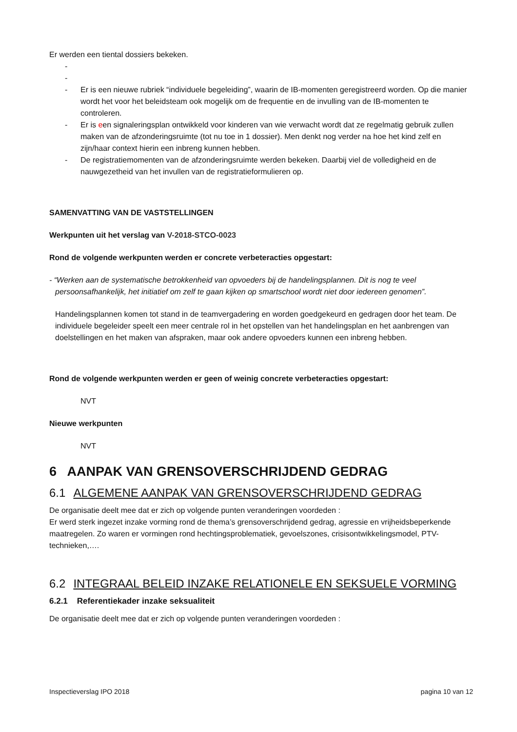Er werden een tiental dossiers bekeken.
-
-
- Er is een nieuwe rubriek “individuele begeleiding”, waarin de IB-momenten geregistreerd worden. Op die manier wordt het voor het beleidsteam ook mogelijk om de frequentie en de invulling van de IB-momenten te controleren.
- Er is een signaleringsplan ontwikkeld voor kinderen van wie verwacht wordt dat ze regelmatig gebruik zullen maken van de afzonderingsruimte (tot nu toe in 1 dossier). Men denkt nog verder na hoe het kind zelf en zijn/haar context hierin een inbreng kunnen hebben.
- De registratiemomenten van de afzonderingsruimte werden bekeken. Daarbij viel de volledigheid en de nauwgezetheid van het invullen van de registratieformulieren op.
SAMENVATTING VAN DE VASTSTELLINGEN
Werkpunten uit het verslag van V-2018-STCO-0023
Rond de volgende werkpunten werden er concrete verbeteracties opgestart:
- “Werken aan de systematische betrokkenheid van opvoeders bij de handelingsplannen. Dit is nog te veel persoonsafhankelijk, het initiatief om zelf te gaan kijken op smartschool wordt niet door iedereen genomen”.
Handelingsplannen komen tot stand in de teamvergadering en worden goedgekeurd en gedragen door het team. De individuele begeleider speelt een meer centrale rol in het opstellen van het handelingsplan en het aanbrengen van doelstellingen en het maken van afspraken, maar ook andere opvoeders kunnen een inbreng hebben.
Rond de volgende werkpunten werden er geen of weinig concrete verbeteracties opgestart:
NVT
Nieuwe werkpunten
NVT
6 AANPAK VAN GRENSOVERSCHRIJDEND GEDRAG
6.1 ALGEMENE AANPAK VAN GRENSOVERSCHRIJDEND GEDRAG
De organisatie deelt mee dat er zich op volgende punten veranderingen voordeden :
Er werd sterk ingezet inzake vorming rond de thema’s grensoverschrijdend gedrag, agressie en vrijheidsbeperkende maatregelen. Zo waren er vormingen rond hechtingsproblematiek, gevoelszones, crisisontwikkelingsmodel, PTV-technieken,….
6.2 INTEGRAAL BELEID INZAKE RELATIONELE EN SEKSUELE VORMING
6.2.1 Referentiekader inzake seksualiteit
De organisatie deelt mee dat er zich op volgende punten veranderingen voordeden :
Inspectieverslag IPO 2018 pagina 10 van 12